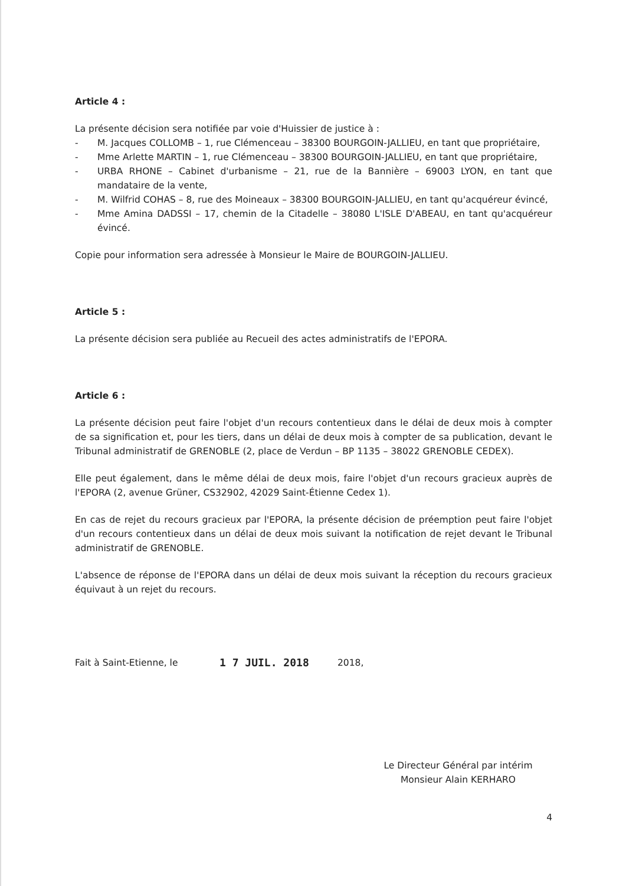Article 4 :
La présente décision sera notifiée par voie d'Huissier de justice à :
- M. Jacques COLLOMB – 1, rue Clémenceau – 38300 BOURGOIN-JALLIEU, en tant que propriétaire,
- Mme Arlette MARTIN – 1, rue Clémenceau – 38300 BOURGOIN-JALLIEU, en tant que propriétaire,
- URBA RHONE – Cabinet d'urbanisme – 21, rue de la Bannière – 69003 LYON, en tant que mandataire de la vente,
- M. Wilfrid COHAS – 8, rue des Moineaux – 38300 BOURGOIN-JALLIEU, en tant qu'acquéreur évincé,
- Mme Amina DADSSI – 17, chemin de la Citadelle – 38080 L'ISLE D'ABEAU, en tant qu'acquéreur évincé.
Copie pour information sera adressée à Monsieur le Maire de BOURGOIN-JALLIEU.
Article 5 :
La présente décision sera publiée au Recueil des actes administratifs de l'EPORA.
Article 6 :
La présente décision peut faire l'objet d'un recours contentieux dans le délai de deux mois à compter de sa signification et, pour les tiers, dans un délai de deux mois à compter de sa publication, devant le Tribunal administratif de GRENOBLE (2, place de Verdun – BP 1135 – 38022 GRENOBLE CEDEX).
Elle peut également, dans le même délai de deux mois, faire l'objet d'un recours gracieux auprès de l'EPORA (2, avenue Grüner, CS32902, 42029 Saint-Étienne Cedex 1).
En cas de rejet du recours gracieux par l'EPORA, la présente décision de préemption peut faire l'objet d'un recours contentieux dans un délai de deux mois suivant la notification de rejet devant le Tribunal administratif de GRENOBLE.
L'absence de réponse de l'EPORA dans un délai de deux mois suivant la réception du recours gracieux équivaut à un rejet du recours.
Fait à Saint-Etienne, le 1 7 JUIL. 2018 2018,
Le Directeur Général par intérim
Monsieur Alain KERHARO
4